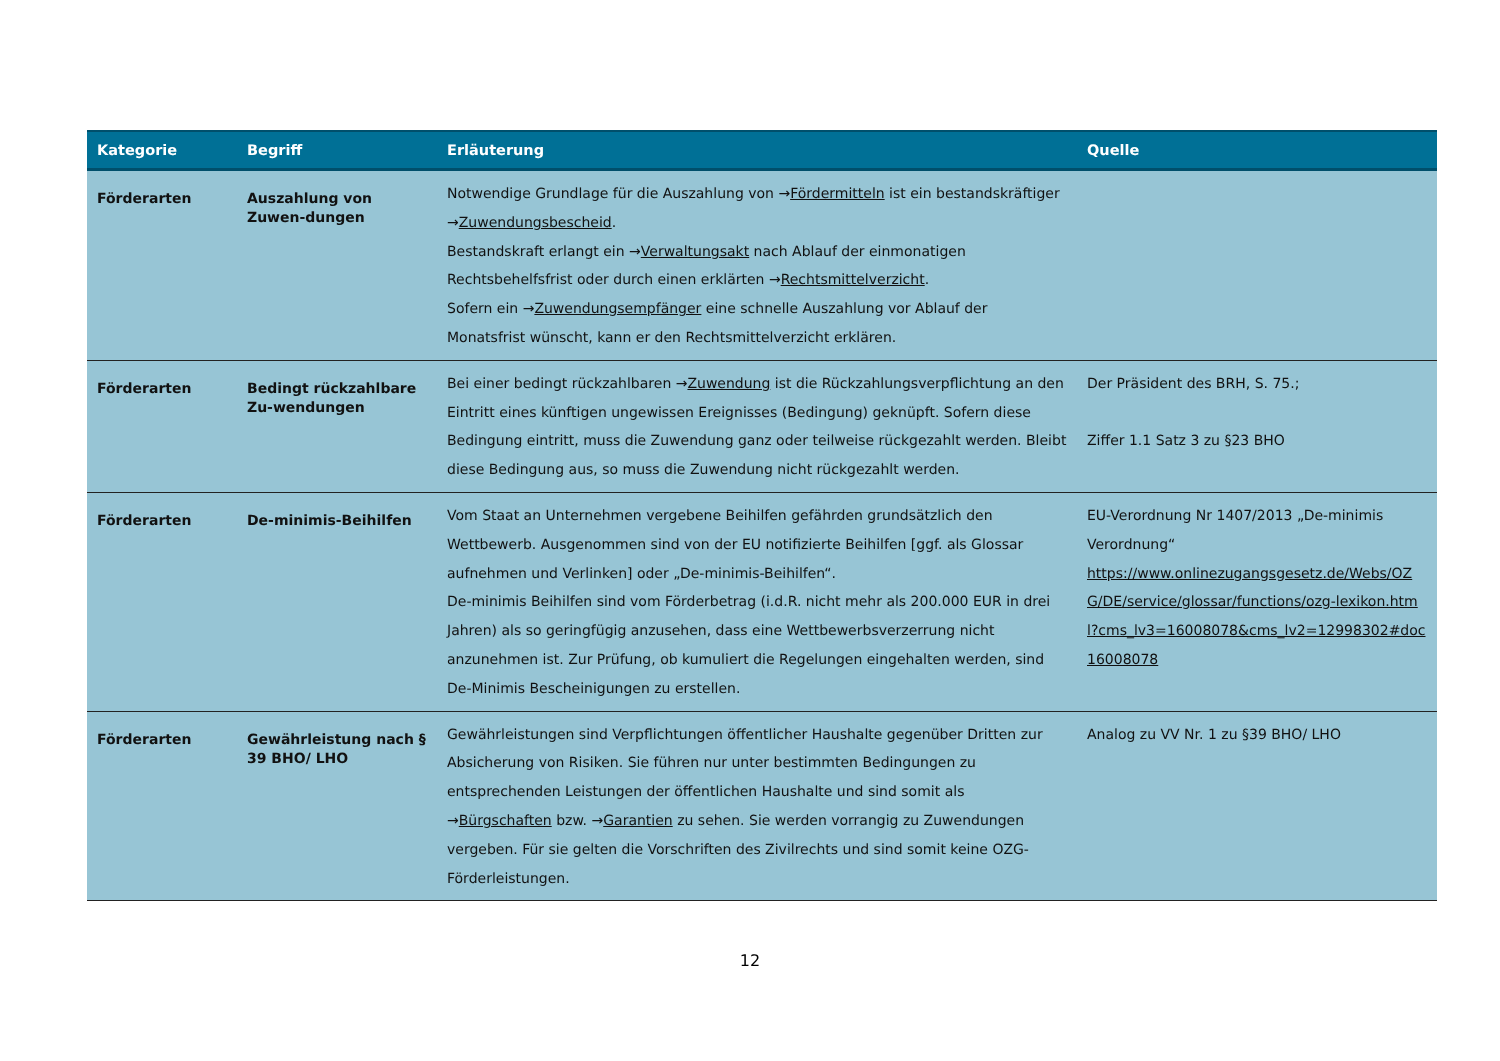| Kategorie | Begriff | Erläuterung | Quelle |
| --- | --- | --- | --- |
| Förderarten | Auszahlung von Zuwen-dungen | Notwendige Grundlage für die Auszahlung von → Fördermitteln ist ein bestandskräftiger → Zuwendungsbescheid . Bestandskraft erlangt ein → Verwaltungsakt nach Ablauf der einmonatigen Rechtsbehelfsfrist oder durch einen erklärten → Rechtsmittelverzicht . Sofern ein → Zuwendungsempfänger eine schnelle Auszahlung vor Ablauf der Monatsfrist wünscht, kann er den Rechtsmittelverzicht erklären. | |
| Förderarten | Bedingt rückzahlbare Zu-wendungen | Bei einer bedingt rückzahlbaren → Zuwendung ist die Rückzahlungsverpflichtung an den Eintritt eines künftigen ungewissen Ereignisses (Bedingung) geknüpft. Sofern diese Bedingung eintritt, muss die Zuwendung ganz oder teilweise rückgezahlt werden. Bleibt diese Bedingung aus, so muss die Zuwendung nicht rückgezahlt werden. | Der Präsident des BRH, S. 75.; Ziffer 1.1 Satz 3 zu §23 BHO |
| Förderarten | De-minimis-Beihilfen | Vom Staat an Unternehmen vergebene Beihilfen gefährden grundsätzlich den Wettbewerb. Ausgenommen sind von der EU notifizierte Beihilfen [ggf. als Glossar aufnehmen und Verlinken] oder „De-minimis-Beihilfen“. De-minimis Beihilfen sind vom Förderbetrag (i.d.R. nicht mehr als 200.000 EUR in drei Jahren) als so geringfügig anzusehen, dass eine Wettbewerbsverzerrung nicht anzunehmen ist. Zur Prüfung, ob kumuliert die Regelungen eingehalten werden, sind De-Minimis Bescheinigungen zu erstellen. | EU-Verordnung Nr 1407/2013 „De-minimis Verordnung“ https://www.onlinezugangsgesetz.de/Webs/OZG/DE/service/glossar/functions/ozg-lexikon.html?cms_lv3=16008078&cms_lv2=12998302#doc16008078 |
| Förderarten | Gewährleistung nach § 39 BHO/ LHO | Gewährleistungen sind Verpflichtungen öffentlicher Haushalte gegenüber Dritten zur Absicherung von Risiken. Sie führen nur unter bestimmten Bedingungen zu entsprechenden Leistungen der öffentlichen Haushalte und sind somit als → Bürgschaften bzw. → Garantien zu sehen. Sie werden vorrangig zu Zuwendungen vergeben. Für sie gelten die Vorschriften des Zivilrechts und sind somit keine OZG-Förderleistungen. | Analog zu VV Nr. 1 zu §39 BHO/ LHO |
12